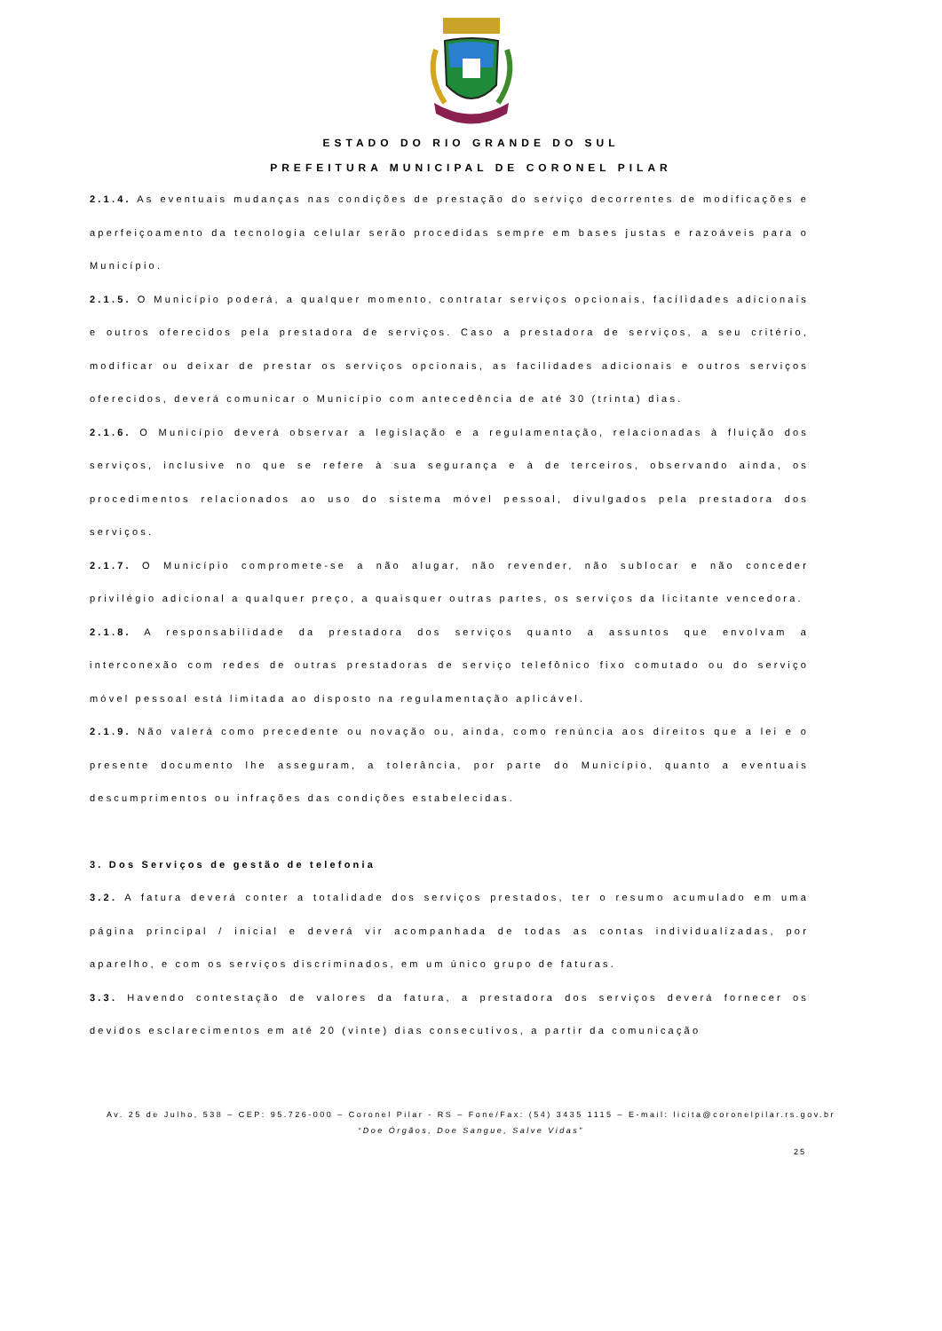ESTADO DO RIO GRANDE DO SUL
PREFEITURA MUNICIPAL DE CORONEL PILAR
2.1.4. As eventuais mudanças nas condições de prestação do serviço decorrentes de modificações e aperfeiçoamento da tecnologia celular serão procedidas sempre em bases justas e razoáveis para o Município.
2.1.5. O Município poderá, a qualquer momento, contratar serviços opcionais, facilidades adicionais e outros oferecidos pela prestadora de serviços. Caso a prestadora de serviços, a seu critério, modificar ou deixar de prestar os serviços opcionais, as facilidades adicionais e outros serviços oferecidos, deverá comunicar o Município com antecedência de até 30 (trinta) dias.
2.1.6. O Município deverá observar a legislação e a regulamentação, relacionadas à fluição dos serviços, inclusive no que se refere à sua segurança e à de terceiros, observando ainda, os procedimentos relacionados ao uso do sistema móvel pessoal, divulgados pela prestadora dos serviços.
2.1.7. O Município compromete-se a não alugar, não revender, não sublocar e não conceder privilégio adicional a qualquer preço, a quaisquer outras partes, os serviços da licitante vencedora.
2.1.8. A responsabilidade da prestadora dos serviços quanto a assuntos que envolvam a interconexão com redes de outras prestadoras de serviço telefônico fixo comutado ou do serviço móvel pessoal está limitada ao disposto na regulamentação aplicável.
2.1.9. Não valerá como precedente ou novação ou, ainda, como renúncia aos direitos que a lei e o presente documento lhe asseguram, a tolerância, por parte do Município, quanto a eventuais descumprimentos ou infrações das condições estabelecidas.
3. Dos Serviços de gestão de telefonia
3.2. A fatura deverá conter a totalidade dos serviços prestados, ter o resumo acumulado em uma página principal / inicial e deverá vir acompanhada de todas as contas individualizadas, por aparelho, e com os serviços discriminados, em um único grupo de faturas.
3.3. Havendo contestação de valores da fatura, a prestadora dos serviços deverá fornecer os devidos esclarecimentos em até 20 (vinte) dias consecutivos, a partir da comunicação
Av. 25 de Julho, 538 – CEP: 95.726-000 – Coronel Pilar - RS – Fone/Fax: (54) 3435 1115 – E-mail: licita@coronelpilar.rs.gov.br
“Doe Órgãos, Doe Sangue, Salve Vidas”
25